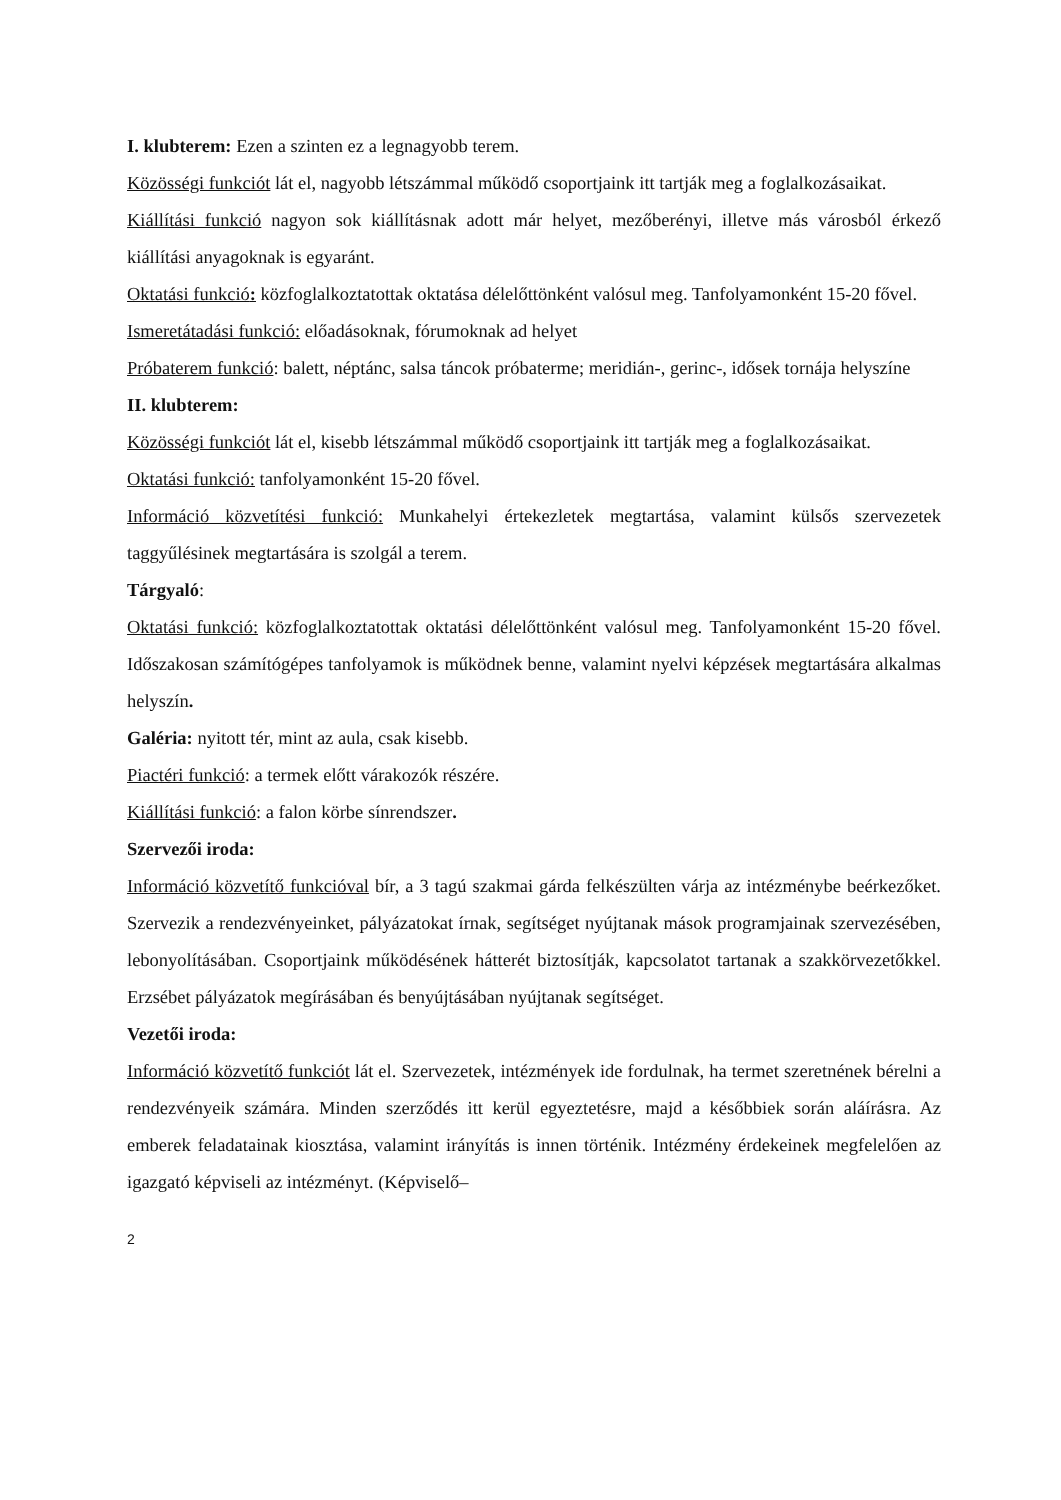I. klubterem: Ezen a szinten ez a legnagyobb terem.
Közösségi funkciót lát el, nagyobb létszámmal működő csoportjaink itt tartják meg a foglalkozásaikat.
Kiállítási funkció nagyon sok kiállításnak adott már helyet, mezőberényi, illetve más városból érkező kiállítási anyagoknak is egyaránt.
Oktatási funkció: közfoglalkoztatottak oktatása délelőttönként valósul meg. Tanfolyamonként 15-20 fővel.
Ismeretátadási funkció: előadásoknak, fórumoknak ad helyet
Próbaterem funkció: balett, néptánc, salsa táncok próbaterme; meridián-, gerinc-, idősek tornája helyszíne
II. klubterem:
Közösségi funkciót lát el, kisebb létszámmal működő csoportjaink itt tartják meg a foglalkozásaikat.
Oktatási funkció: tanfolyamonként 15-20 fővel.
Információ közvetítési funkció: Munkahelyi értekezletek megtartása, valamint külsős szervezetek taggyűlésinek megtartására is szolgál a terem.
Tárgyaló:
Oktatási funkció: közfoglalkoztatottak oktatási délelőttönként valósul meg. Tanfolyamonként 15-20 fővel. Időszakosan számítógépes tanfolyamok is működnek benne, valamint nyelvi képzések megtartására alkalmas helyszín.
Galéria: nyitott tér, mint az aula, csak kisebb.
Piactéri funkció: a termek előtt várakozók részére.
Kiállítási funkció: a falon körbe sínrendszer.
Szervezői iroda:
Információ közvetítő funkcióval bír, a 3 tagú szakmai gárda felkészülten várja az intézménybe beérkezőket. Szervezik a rendezvényeinket, pályázatokat írnak, segítséget nyújtanak mások programjainak szervezésében, lebonyolításában. Csoportjaink működésének hátterét biztosítják, kapcsolatot tartanak a szakkörvezetőkkel. Erzsébet pályázatok megírásában és benyújtásában nyújtanak segítséget.
Vezetői iroda:
Információ közvetítő funkciót lát el. Szervezetek, intézmények ide fordulnak, ha termet szeretnének bérelni a rendezvényeik számára. Minden szerződés itt kerül egyeztetésre, majd a későbbiek során aláírásra. Az emberek feladatainak kiosztása, valamint irányítás is innen történik. Intézmény érdekeinek megfelelően az igazgató képviseli az intézményt. (Képviselő–
2